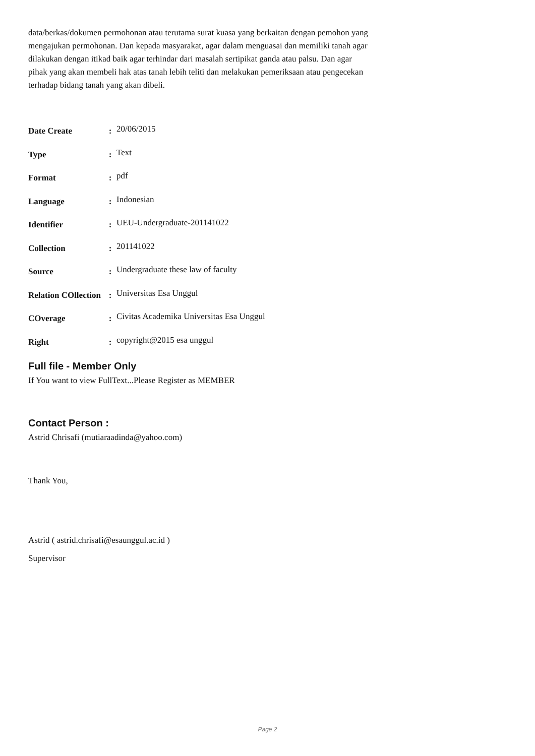data/berkas/dokumen permohonan atau terutama surat kuasa yang berkaitan dengan pemohon yang mengajukan permohonan. Dan kepada masyarakat, agar dalam menguasai dan memiliki tanah agar dilakukan dengan itikad baik agar terhindar dari masalah sertipikat ganda atau palsu. Dan agar pihak yang akan membeli hak atas tanah lebih teliti dan melakukan pemeriksaan atau pengecekan terhadap bidang tanah yang akan dibeli.
| Date Create | : | 20/06/2015 |
| Type | : | Text |
| Format | : | pdf |
| Language | : | Indonesian |
| Identifier | : | UEU-Undergraduate-201141022 |
| Collection | : | 201141022 |
| Source | : | Undergraduate these law of faculty |
| Relation COllection | : | Universitas Esa Unggul |
| COverage | : | Civitas Academika Universitas Esa Unggul |
| Right | : | copyright@2015 esa unggul |
Full file - Member Only
If You want to view FullText...Please Register as MEMBER
Contact Person :
Astrid Chrisafi (mutiaraadinda@yahoo.com)
Thank You,
Astrid ( astrid.chrisafi@esaunggul.ac.id )
Supervisor
Page 2